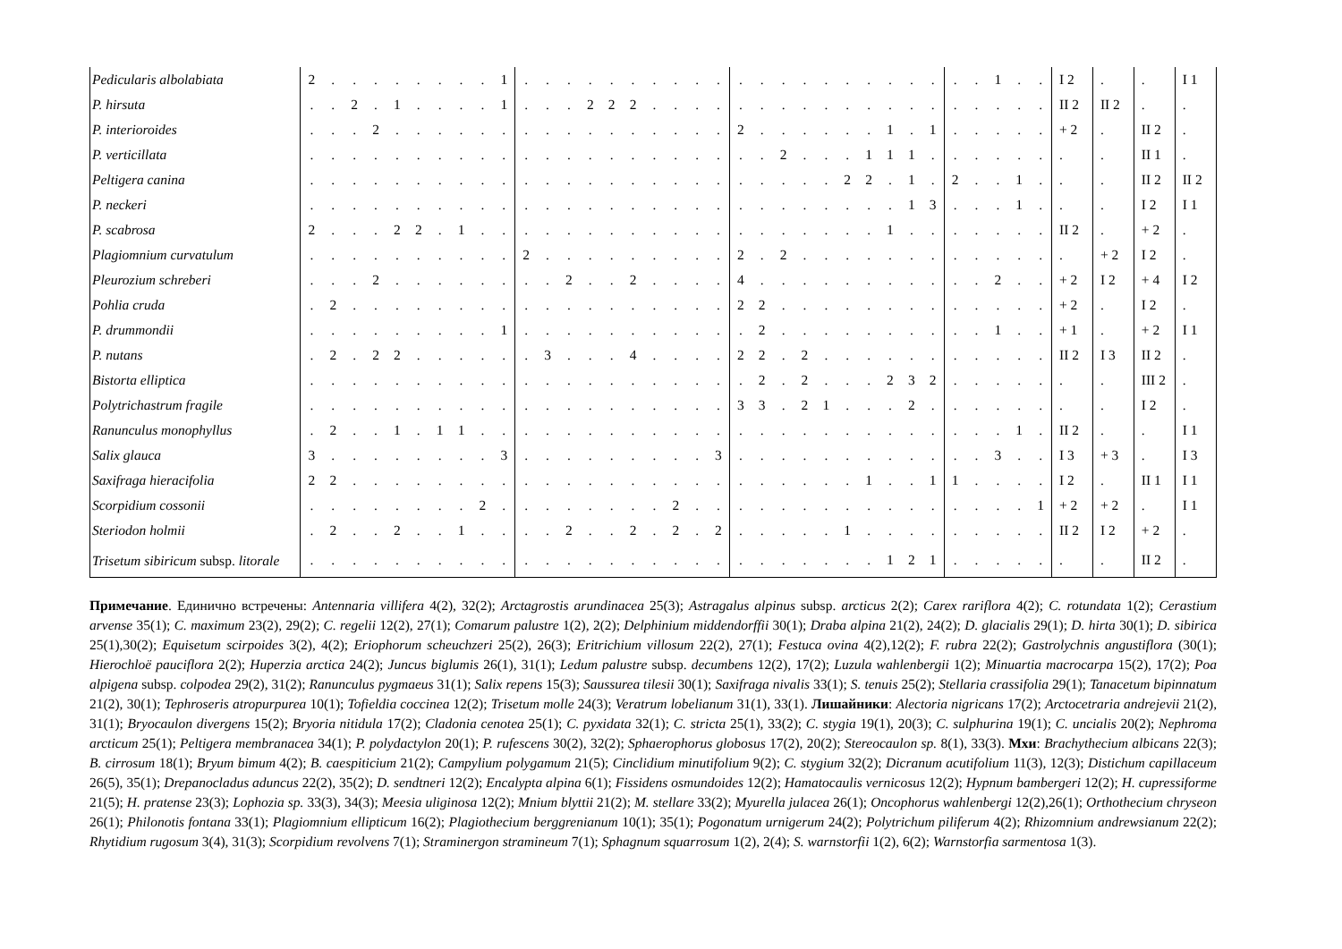| Pedicularis albolabiata | 2 | . | . | . | . | . | . | . | . | 1 | . | . | . | . | . | . | . | . | . | . | . | . | . | . | . | . | . | . | . | . | . | . | 1 | . | . | I 2 | . | . | I 1 |
| P. hirsuta | . | . | 2 | . | 1 | . | . | . | . | 1 | . | . | . | 2 | 2 | 2 | . | . | . | . | . | . | . | . | . | . | . | . | . | . | . | . | . | . | . | II 2 | II 2 | . | . |
| P. interioroides | . | . | . | 2 | . | . | . | . | . | . | . | . | . | . | . | . | . | . | . | . | 2 | . | . | . | . | . | . | 1 | . | 1 | . | . | . | . | . | + 2 | . | II 2 | . |
| P. verticillata | . | . | . | . | . | . | . | . | . | . | . | . | . | . | . | . | . | . | . | . | . | . | 2 | . | . | . | 1 | 1 | 1 | . | . | . | . | . | . | . | . | II 1 | . |
| Peltigera canina | . | . | . | . | . | . | . | . | . | . | . | . | . | . | . | . | . | . | . | . | . | . | . | . | . | 2 | 2 | . | 1 | . | 2 | . | . | 1 | . | . | . | II 2 | II 2 |
| P. neckeri | . | . | . | . | . | . | . | . | . | . | . | . | . | . | . | . | . | . | . | . | . | . | . | . | . | . | . | . | 1 | 3 | . | . | . | 1 | . | . | . | I 2 | I 1 |
| P. scabrosa | 2 | . | . | . | 2 | 2 | . | 1 | . | . | . | . | . | . | . | . | . | . | . | . | . | . | . | . | . | . | . | 1 | . | . | . | . | . | . | . | II 2 | . | + 2 | . |
| Plagiomnium curvatulum | . | . | . | . | . | . | . | . | . | . | 2 | . | . | . | . | . | . | . | . | . | 2 | . | 2 | . | . | . | . | . | . | . | . | . | . | . | . | . | + 2 | I 2 | . |
| Pleurozium schreberi | . | . | . | 2 | . | . | . | . | . | . | . | . | 2 | . | . | 2 | . | . | . | . | 4 | . | . | . | . | . | . | . | . | . | . | . | 2 | . | . | + 2 | I 2 | + 4 | I 2 |
| Pohlia cruda | . | 2 | . | . | . | . | . | . | . | . | . | . | . | . | . | . | . | . | . | . | 2 | 2 | . | . | . | . | . | . | . | . | . | . | . | . | . | + 2 | . | I 2 | . |
| P. drummondii | . | . | . | . | . | . | . | . | . | 1 | . | . | . | . | . | . | . | . | . | . | . | 2 | . | . | . | . | . | . | . | . | . | . | 1 | . | . | + 1 | . | + 2 | I 1 |
| P. nutans | . | 2 | . | 2 | 2 | . | . | . | . | . | . | 3 | . | . | . | 4 | . | . | . | . | 2 | 2 | . | 2 | . | . | . | . | . | . | . | . | . | . | . | II 2 | I 3 | II 2 | . |
| Bistorta elliptica | . | . | . | . | . | . | . | . | . | . | . | . | . | . | . | . | . | . | . | . | . | 2 | . | 2 | . | . | . | 2 | 3 | 2 | . | . | . | . | . | . | . | III 2 | . |
| Polytrichastrum fragile | . | . | . | . | . | . | . | . | . | . | . | . | . | . | . | . | . | . | . | . | 3 | 3 | . | 2 | 1 | . | . | . | 2 | . | . | . | . | . | . | . | . | I 2 | . |
| Ranunculus monophyllus | . | 2 | . | . | 1 | . | 1 | 1 | . | . | . | . | . | . | . | . | . | . | . | . | . | . | . | . | . | . | . | . | . | . | . | . | . | 1 | . | II 2 | . | . | I 1 |
| Salix glauca | 3 | . | . | . | . | . | . | . | . | 3 | . | . | . | . | . | . | . | . | . | 3 | . | . | . | . | . | . | . | . | . | . | . | . | 3 | . | . | I 3 | + 3 | . | I 3 |
| Saxifraga hieracifolia | 2 | 2 | . | . | . | . | . | . | . | . | . | . | . | . | . | . | . | . | . | . | . | . | . | . | . | . | 1 | . | . | 1 | 1 | . | . | . | . | I 2 | . | II 1 | I 1 |
| Scorpidium cossonii | . | . | . | . | . | . | . | . | 2 | . | . | . | . | . | . | . | . | 2 | . | . | . | . | . | . | . | . | . | . | . | . | . | . | . | . | 1 | + 2 | + 2 | . | I 1 |
| Steriodon holmii | . | 2 | . | . | 2 | . | . | 1 | . | . | . | . | 2 | . | . | 2 | . | 2 | . | 2 | . | . | . | . | . | 1 | . | . | . | . | . | . | . | . | . | II 2 | I 2 | + 2 | . |
| Trisetum sibiricum subsp. litorale | . | . | . | . | . | . | . | . | . | . | . | . | . | . | . | . | . | . | . | . | . | . | . | . | . | . | . | 1 | 2 | 1 | . | . | . | . | . | . | . | II 2 | . |
Примечание. Единично встречены: Antennaria villifera 4(2), 32(2); Arctagrostis arundinacea 25(3); Astragalus alpinus subsp. arcticus 2(2); Carex rariflora 4(2); C. rotundata 1(2); Cerastium arvense 35(1); C. maximum 23(2), 29(2); C. regelii 12(2), 27(1); Comarum palustre 1(2), 2(2); Delphinium middendorffii 30(1); Draba alpina 21(2), 24(2); D. glacialis 29(1); D. hirta 30(1); D. sibirica 25(1),30(2); Equisetum scirpoides 3(2), 4(2); Eriophorum scheuchzeri 25(2), 26(3); Eritrichium villosum 22(2), 27(1); Festuca ovina 4(2),12(2); F. rubra 22(2); Gastrolychnis angustiflora (30(1); Hierochloë pauciflora 2(2); Huperzia arctica 24(2); Juncus biglumis 26(1), 31(1); Ledum palustre subsp. decumbens 12(2), 17(2); Luzula wahlenbergii 1(2); Minuartia macrocarpa 15(2), 17(2); Poa alpigena subsp. colpodea 29(2), 31(2); Ranunculus pygmaeus 31(1); Salix repens 15(3); Saussurea tilesii 30(1); Saxifraga nivalis 33(1); S. tenuis 25(2); Stellaria crassifolia 29(1); Tanacetum bipinnatum 21(2), 30(1); Tephroseris atropurpurea 10(1); Tofieldia coccinea 12(2); Trisetum molle 24(3); Veratrum lobelianum 31(1), 33(1). Лишайники: Alectoria nigricans 17(2); Arctocetraria andrejevii 21(2), 31(1); Bryocaulon divergens 15(2); Bryoria nitidula 17(2); Cladonia cenotea 25(1); C. pyxidata 32(1); C. stricta 25(1), 33(2); C. stygia 19(1), 20(3); C. sulphurina 19(1); C. uncialis 20(2); Nephroma arcticum 25(1); Peltigera membranacea 34(1); P. polydactylon 20(1); P. rufescens 30(2), 32(2); Sphaerophorus globosus 17(2), 20(2); Stereocaulon sp. 8(1), 33(3). Мхи: Brachythecium albicans 22(3); B. cirrosum 18(1); Bryum bimum 4(2); B. caespiticium 21(2); Campylium polygamum 21(5); Cinclidium minutifolium 9(2); C. stygium 32(2); Dicranum acutifolium 11(3), 12(3); Distichum capillaceum 26(5), 35(1); Drepanocladus aduncus 22(2), 35(2); D. sendtneri 12(2); Encalypta alpina 6(1); Fissidens osmundoides 12(2); Hamatocaulis vernicosus 12(2); Hypnum bambergeri 12(2); H. cupressiforme 21(5); H. pratense 23(3); Lophozia sp. 33(3), 34(3); Meesia uliginosa 12(2); Mnium blyttii 21(2); M. stellare 33(2); Myurella julacea 26(1); Oncophorus wahlenbergi 12(2),26(1); Orthothecium chryseon 26(1); Philonotis fontana 33(1); Plagiomnium ellipticum 16(2); Plagiothecium berggrenianum 10(1); 35(1); Pogonatum urnigerum 24(2); Polytrichum piliferum 4(2); Rhizomnium andrewsianum 22(2); Rhytidium rugosum 3(4), 31(3); Scorpidium revolvens 7(1); Straminergon stramineum 7(1); Sphagnum squarrosum 1(2), 2(4); S. warnstorfii 1(2), 6(2); Warnstorfia sarmentosa 1(3).